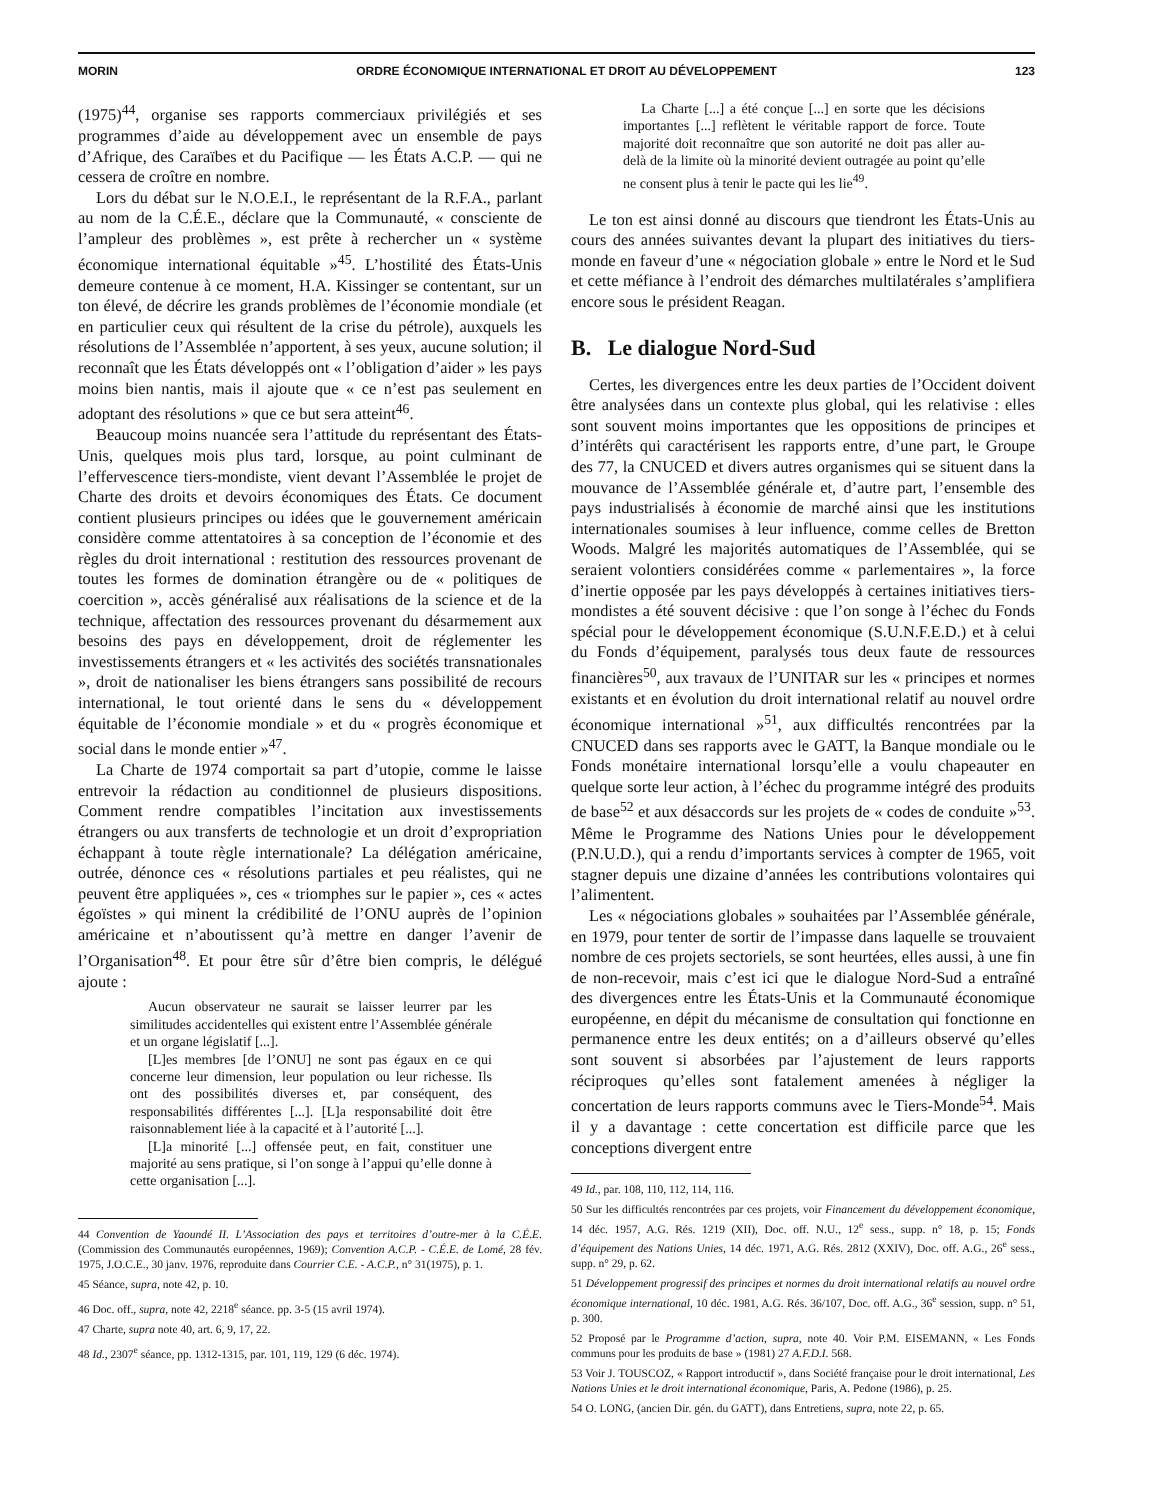MORIN ORDRE ÉCONOMIQUE INTERNATIONAL ET DROIT AU DÉVELOPPEMENT 123
(1975)<sup>44</sup>, organise ses rapports commerciaux privilégiés et ses programmes d’aide au développement avec un ensemble de pays d’Afrique, des Caraïbes et du Pacifique — les États A.C.P. — qui ne cessera de croître en nombre.
Lors du débat sur le N.O.E.I., le représentant de la R.F.A., parlant au nom de la C.É.E., déclare que la Communauté, « consciente de l’ampleur des problèmes », est prête à rechercher un « système économique international équitable »<sup>45</sup>. L’hostilité des États-Unis demeure contenue à ce moment, H.A. Kissinger se contentant, sur un ton élevé, de décrire les grands problèmes de l’économie mondiale (et en particulier ceux qui résultent de la crise du pétrole), auxquels les résolutions de l’Assemblée n’apportent, à ses yeux, aucune solution; il reconnaît que les États développés ont « l’obligation d’aider » les pays moins bien nantis, mais il ajoute que « ce n’est pas seulement en adoptant des résolutions » que ce but sera atteint<sup>46</sup>.
Beaucoup moins nuancée sera l’attitude du représentant des États-Unis, quelques mois plus tard, lorsque, au point culminant de l’effervescence tiers-mondiste, vient devant l’Assemblée le projet de Charte des droits et devoirs économiques des États. Ce document contient plusieurs principes ou idées que le gouvernement américain considère comme attentatoires à sa conception de l’économie et des règles du droit international : restitution des ressources provenant de toutes les formes de domination étrangère ou de « politiques de coercition », accès généralisé aux réalisations de la science et de la technique, affectation des ressources provenant du désarmement aux besoins des pays en développement, droit de réglementer les investissements étrangers et « les activités des sociétés transnationales », droit de nationaliser les biens étrangers sans possibilité de recours international, le tout orienté dans le sens du « développement équitable de l’économie mondiale » et du « progrès économique et social dans le monde entier »<sup>47</sup>.
La Charte de 1974 comportait sa part d’utopie, comme le laisse entrevoir la rédaction au conditionnel de plusieurs dispositions. Comment rendre compatibles l’incitation aux investissements étrangers ou aux transferts de technologie et un droit d’expropriation échappant à toute règle internationale? La délégation américaine, outrée, dénonce ces « résolutions partiales et peu réalistes, qui ne peuvent être appliquées », ces « triomphes sur le papier », ces « actes égoïstes » qui minent la crédibilité de l’ONU auprès de l’opinion américaine et n’aboutissent qu’à mettre en danger l’avenir de l’Organisation<sup>48</sup>. Et pour être sûr d’être bien compris, le délégué ajoute :
Aucun observateur ne saurait se laisser leurrer par les similitudes accidentelles qui existent entre l’Assemblée générale et un organe législatif [...].
[L]es membres [de l’ONU] ne sont pas égaux en ce qui concerne leur dimension, leur population ou leur richesse. Ils ont des possibilités diverses et, par conséquent, des responsabilités différentes [...]. [L]a responsabilité doit être raisonnablement liée à la capacité et à l’autorité [...].
[L]a minorité [...] offensée peut, en fait, constituer une majorité au sens pratique, si l’on songe à l’appui qu’elle donne à cette organisation [...].
44 Convention de Yaoundé II. L’Association des pays et territoires d’outre-mer à la C.É.E. (Commission des Communautés européennes, 1969); Convention A.C.P. - C.É.E. de Lomé, 28 fév. 1975, J.O.C.E., 30 janv. 1976, reproduite dans Courrier C.E. - A.C.P., n° 31(1975), p. 1.
45 Séance, supra, note 42, p. 10.
46 Doc. off., supra, note 42, 2218<sup>e</sup> séance. pp. 3-5 (15 avril 1974).
47 Charte, supra note 40, art. 6, 9, 17, 22.
48 Id., 2307<sup>e</sup> séance, pp. 1312-1315, par. 101, 119, 129 (6 déc. 1974).
La Charte [...] a été conçue [...] en sorte que les décisions importantes [...] reflètent le véritable rapport de force. Toute majorité doit reconnaître que son autorité ne doit pas aller au-delà de la limite où la minorité devient outragée au point qu’elle ne consent plus à tenir le pacte qui les lie<sup>49</sup>.
Le ton est ainsi donné au discours que tiendront les États-Unis au cours des années suivantes devant la plupart des initiatives du tiers-monde en faveur d’une « négociation globale » entre le Nord et le Sud et cette méfiance à l’endroit des démarches multilatérales s’amplifiera encore sous le président Reagan.
B. Le dialogue Nord-Sud
Certes, les divergences entre les deux parties de l’Occident doivent être analysées dans un contexte plus global, qui les relativise : elles sont souvent moins importantes que les oppositions de principes et d’intérêts qui caractérisent les rapports entre, d’une part, le Groupe des 77, la CNUCED et divers autres organismes qui se situent dans la mouvance de l’Assemblée générale et, d’autre part, l’ensemble des pays industrialisés à économie de marché ainsi que les institutions internationales soumises à leur influence, comme celles de Bretton Woods. Malgré les majorités automatiques de l’Assemblée, qui se seraient volontiers considérées comme « parlementaires », la force d’inertie opposée par les pays développés à certaines initiatives tiers-mondistes a été souvent décisive : que l’on songe à l’échec du Fonds spécial pour le développement économique (S.U.N.F.E.D.) et à celui du Fonds d’équipement, paralysés tous deux faute de ressources financières<sup>50</sup>, aux travaux de l’UNITAR sur les « principes et normes existants et en évolution du droit international relatif au nouvel ordre économique international »<sup>51</sup>, aux difficultés rencontrées par la CNUCED dans ses rapports avec le GATT, la Banque mondiale ou le Fonds monétaire international lorsqu’elle a voulu chapeauter en quelque sorte leur action, à l’échec du programme intégré des produits de base<sup>52</sup> et aux désaccords sur les projets de « codes de conduite »<sup>53</sup>. Même le Programme des Nations Unies pour le développement (P.N.U.D.), qui a rendu d’importants services à compter de 1965, voit stagner depuis une dizaine d’années les contributions volontaires qui l’alimentent.
Les « négociations globales » souhaitées par l’Assemblée générale, en 1979, pour tenter de sortir de l’impasse dans laquelle se trouvaient nombre de ces projets sectoriels, se sont heurtées, elles aussi, à une fin de non-recevoir, mais c’est ici que le dialogue Nord-Sud a entraîné des divergences entre les États-Unis et la Communauté économique européenne, en dépit du mécanisme de consultation qui fonctionne en permanence entre les deux entités; on a d’ailleurs observé qu’elles sont souvent si absorbées par l’ajustement de leurs rapports réciproques qu’elles sont fatalement amenées à négliger la concertation de leurs rapports communs avec le Tiers-Monde<sup>54</sup>. Mais il y a davantage : cette concertation est difficile parce que les conceptions divergent entre
49 Id., par. 108, 110, 112, 114, 116.
50 Sur les difficultés rencontrées par ces projets, voir Financement du développement économique, 14 déc. 1957, A.G. Rés. 1219 (XII), Doc. off. N.U., 12<sup>e</sup> sess., supp. n° 18, p. 15; Fonds d’équipement des Nations Unies, 14 déc. 1971, A.G. Rés. 2812 (XXIV), Doc. off. A.G., 26<sup>e</sup> sess., supp. n° 29, p. 62.
51 Développement progressif des principes et normes du droit international relatifs au nouvel ordre économique international, 10 déc. 1981, A.G. Rés. 36/107, Doc. off. A.G., 36<sup>e</sup> session, supp. n° 51, p. 300.
52 Proposé par le Programme d’action, supra, note 40. Voir P.M. EISEMANN, « Les Fonds communs pour les produits de base » (1981) 27 A.F.D.I. 568.
53 Voir J. TOUSCOZ, « Rapport introductif », dans Société française pour le droit international, Les Nations Unies et le droit international économique, Paris, A. Pedone (1986), p. 25.
54 O. LONG, (ancien Dir. gén. du GATT), dans Entretiens, supra, note 22, p. 65.